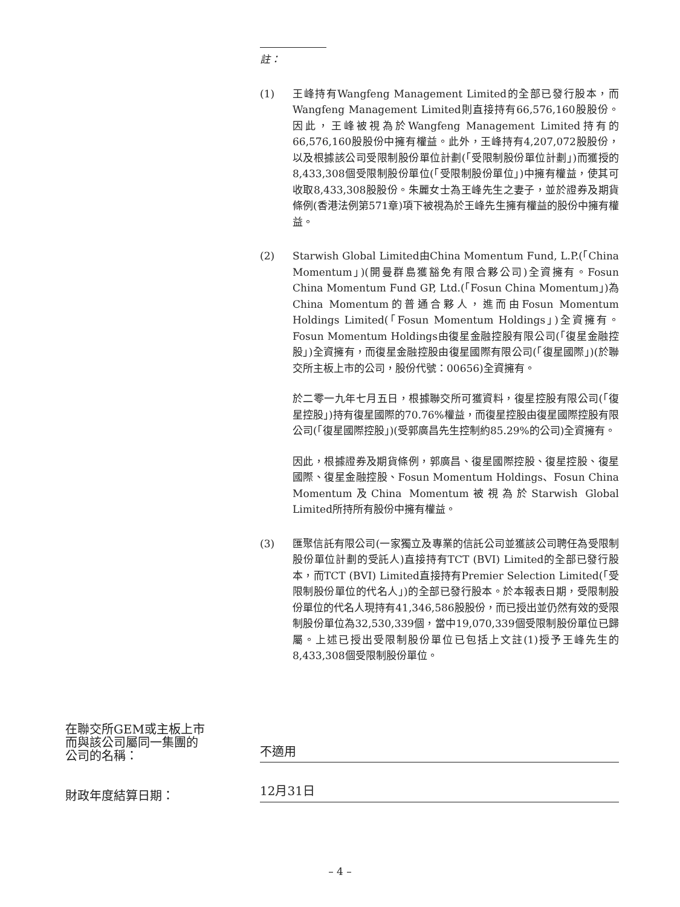註：
(1) 王峰持有Wangfeng Management Limited的全部已發行股本，而Wangfeng Management Limited則直接持有66,576,160股股份。因此，王峰被視為於Wangfeng Management Limited持有的66,576,160股股份中擁有權益。此外，王峰持有4,207,072股股份，以及根據該公司受限制股份單位計劃(「受限制股份單位計劃」)而獲授的8,433,308個受限制股份單位(「受限制股份單位」)中擁有權益，使其可收取8,433,308股股份。朱麗女士為王峰先生之妻子，並於證券及期貨條例(香港法例第571章)項下被視為於王峰先生擁有權益的股份中擁有權益。
(2) Starwish Global Limited由China Momentum Fund, L.P.(「China Momentum」)(開曼群島獲豁免有限合夥公司)全資擁有。Fosun China Momentum Fund GP, Ltd.(「Fosun China Momentum」)為China Momentum的普通合夥人，進而由Fosun Momentum Holdings Limited(「Fosun Momentum Holdings」)全資擁有。Fosun Momentum Holdings由復星金融控股有限公司(「復星金融控股」)全資擁有，而復星金融控股由復星國際有限公司(「復星國際」)(於聯交所主板上市的公司，股份代號：00656)全資擁有。
於二零一九年七月五日，根據聯交所可獲資料，復星控股有限公司(「復星控股」)持有復星國際的70.76%權益，而復星控股由復星國際控股有限公司(「復星國際控股」)(受郭廣昌先生控制約85.29%的公司)全資擁有。
因此，根據證券及期貨條例，郭廣昌、復星國際控股、復星控股、復星國際、復星金融控股、Fosun Momentum Holdings、Fosun China Momentum及China Momentum被視為於Starwish Global Limited所持所有股份中擁有權益。
(3) 匯聚信託有限公司(一家獨立及專業的信託公司並獲該公司聘任為受限制股份單位計劃的受託人)直接持有TCT (BVI) Limited的全部已發行股本，而TCT (BVI) Limited直接持有Premier Selection Limited(「受限制股份單位的代名人」)的全部已發行股本。於本報表日期，受限制股份單位的代名人現持有41,346,586股股份，而已授出並仍然有效的受限制股份單位為32,530,339個，當中19,070,339個受限制股份單位已歸屬。上述已授出受限制股份單位已包括上文註(1)授予王峰先生的8,433,308個受限制股份單位。
在聯交所GEM或主板上市
而與該公司屬同一集團的
公司的名稱：
不適用
財政年度結算日期：
12月31日
– 4 –